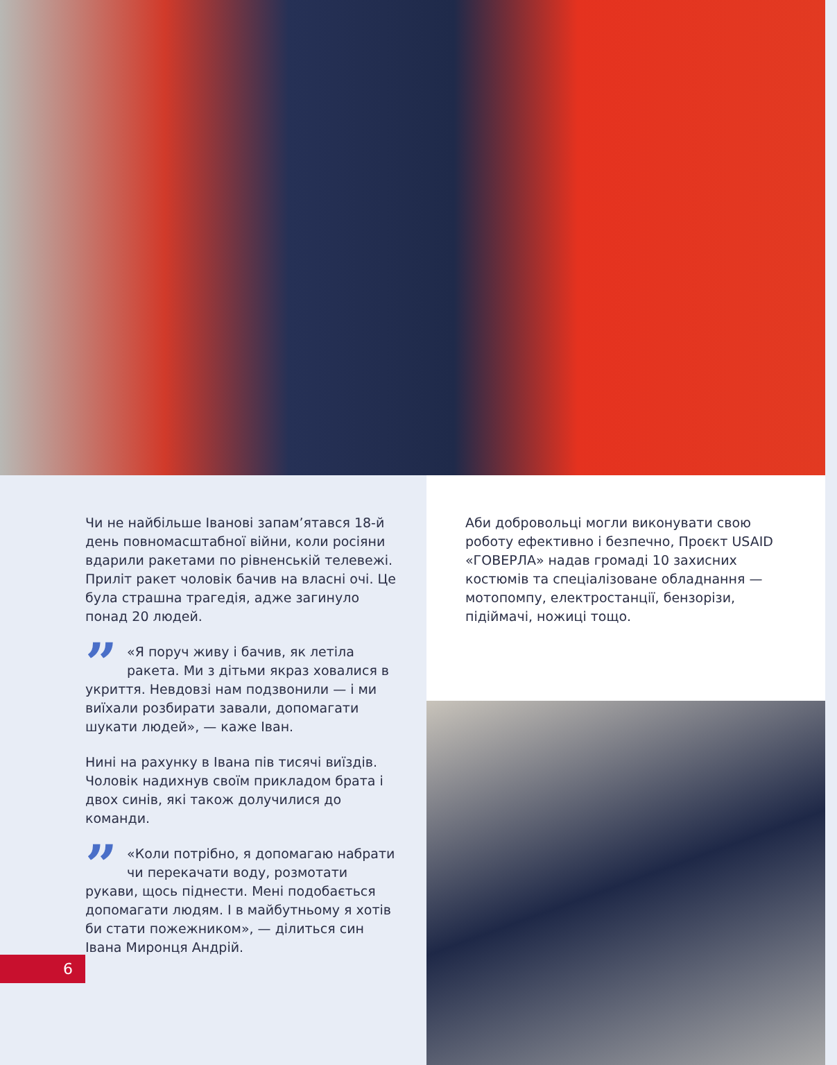Чи не найбільше Іванові запам’ятався 18-й день повномасштабної війни, коли росіяни вдарили ракетами по рівненській телевежі. Приліт ракет чоловік бачив на власні очі. Це була страшна трагедія, адже загинуло понад 20 людей.
” «Я поруч живу і бачив, як летіла ракета. Ми з дітьми якраз ховалися в укриття. Невдовзі нам подзвонили — і ми виїхали розбирати завали, допомагати шукати людей», — каже Іван.
Нині на рахунку в Івана пів тисячі виїздів. Чоловік надихнув своїм прикладом брата і двох синів, які також долучилися до команди.
” «Коли потрібно, я допомагаю набрати чи перекачати воду, розмотати рукави, щось піднести. Мені подобається допомагати людям. І в майбутньому я хотів би стати пожежником», — ділиться син Івана Миронця Андрій.
Аби добровольці могли виконувати свою роботу ефективно і безпечно, Проєкт USAID «ГОВЕРЛА» надав громаді 10 захисних костюмів та спеціалізоване обладнання — мотопомпу, електростанції, бензорізи, підіймачі, ножиці тощо.
6